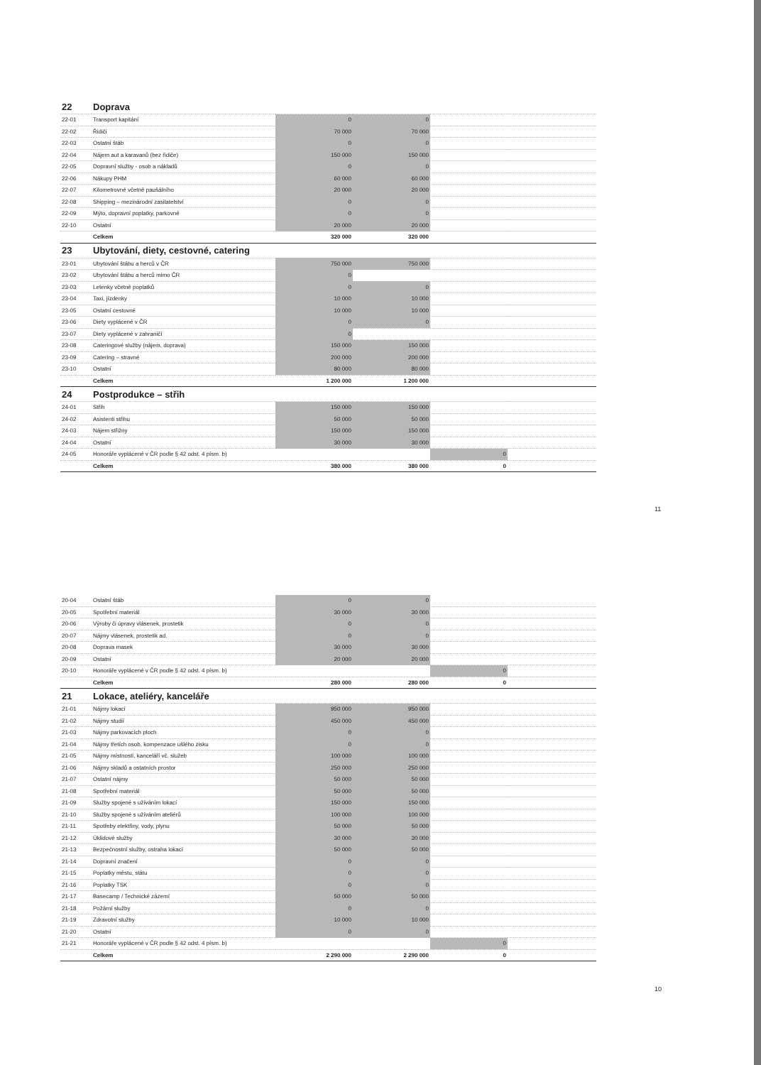| 22 | Doprava | | | | |
| 22-01 | Transport kapitání | 0 | 0 | | |
| 22-02 | Řidiči | 70 000 | 70 000 | | |
| 22-03 | Ostatní štáb | 0 | 0 | | |
| 22-04 | Nájem aut a karavanů (bez řidiče) | 150 000 | 150 000 | | |
| 22-05 | Dopravní služby - osob a nákladů | 0 | 0 | | |
| 22-06 | Nákupy PHM | 60 000 | 60 000 | | |
| 22-07 | Kilometrovné včetně paušálního | 20 000 | 20 000 | | |
| 22-08 | Shipping – mezinárodní zasilatelství | 0 | 0 | | |
| 22-09 | Mýto, dopravní poplatky, parkovné | 0 | 0 | | |
| 22-10 | Ostatní | 20 000 | 20 000 | | |
| | Celkem | 320 000 | 320 000 | | |
| 23 | Ubytování, diety, cestovné, catering | | | | |
| 23-01 | Ubytování štábu a herců v ČR | 750 000 | 750 000 | | |
| 23-02 | Ubytování štábu a herců mimo ČR | 0 | | | |
| 23-03 | Letenky včetně poplatků | 0 | 0 | | |
| 23-04 | Taxi, jízdenky | 10 000 | 10 000 | | |
| 23-05 | Ostatní cestovné | 10 000 | 10 000 | | |
| 23-06 | Diety vyplácené v ČR | 0 | 0 | | |
| 23-07 | Diety vyplácené v zahraničí | 0 | | | |
| 23-08 | Cateringové služby (nájem, doprava) | 150 000 | 150 000 | | |
| 23-09 | Catering – stravné | 200 000 | 200 000 | | |
| 23-10 | Ostatní | 80 000 | 80 000 | | |
| | Celkem | 1 200 000 | 1 200 000 | | |
| 24 | Postprodukce – střih | | | | |
| 24-01 | Střih | 150 000 | 150 000 | | |
| 24-02 | Asistenti střihu | 50 000 | 50 000 | | |
| 24-03 | Nájem střižny | 150 000 | 150 000 | | |
| 24-04 | Ostatní | 30 000 | 30 000 | | |
| 24-05 | Honoráře vyplácené v ČR podle § 42 odst. 4 písm. b) | | | 0 | |
| | Celkem | 380 000 | 380 000 | 0 | |
11
| 20-04 | Ostatní štáb | 0 | 0 | | |
| 20-05 | Spotřební materiál | 30 000 | 30 000 | | |
| 20-06 | Výroby či úpravy vlásenek, prostetik | 0 | 0 | | |
| 20-07 | Nájmy vlásenek, prostetik ad. | 0 | 0 | | |
| 20-08 | Doprava masek | 30 000 | 30 000 | | |
| 20-09 | Ostatní | 20 000 | 20 000 | | |
| 20-10 | Honoráře vyplácené v ČR podle § 42 odst. 4 písm. b) | | | 0 | |
| | Celkem | 280 000 | 280 000 | 0 | |
| 21 | Lokace, ateliéry, kanceláře | | | | |
| 21-01 | Nájmy lokací | 950 000 | 950 000 | | |
| 21-02 | Nájmy studií | 450 000 | 450 000 | | |
| 21-03 | Nájmy parkovacích ploch | 0 | 0 | | |
| 21-04 | Nájmy třetích osob, kompenzace ušlého zisku | 0 | 0 | | |
| 21-05 | Nájmy místností, kanceláří vč. služeb | 100 000 | 100 000 | | |
| 21-06 | Nájmy skladů a ostatních prostor | 250 000 | 250 000 | | |
| 21-07 | Ostatní nájmy | 50 000 | 50 000 | | |
| 21-08 | Spotřební materiál | 50 000 | 50 000 | | |
| 21-09 | Služby spojené s užíváním lokací | 150 000 | 150 000 | | |
| 21-10 | Služby spojené s užíváním ateliérů | 100 000 | 100 000 | | |
| 21-11 | Spotřeby elektřiny, vody, plynu | 50 000 | 50 000 | | |
| 21-12 | Úklidové služby | 30 000 | 30 000 | | |
| 21-13 | Bezpečnostní služby, ostraha lokací | 50 000 | 50 000 | | |
| 21-14 | Dopravní značení | 0 | 0 | | |
| 21-15 | Poplatky městu, státu | 0 | 0 | | |
| 21-16 | Poplatky TSK | 0 | 0 | | |
| 21-17 | Basecamp / Technické zázemí | 50 000 | 50 000 | | |
| 21-18 | Požární služby | 0 | 0 | | |
| 21-19 | Zdravotní služby | 10 000 | 10 000 | | |
| 21-20 | Ostatní | 0 | 0 | | |
| 21-21 | Honoráře vyplácené v ČR podle § 42 odst. 4 písm. b) | | | 0 | |
| | Celkem | 2 290 000 | 2 290 000 | 0 | |
10